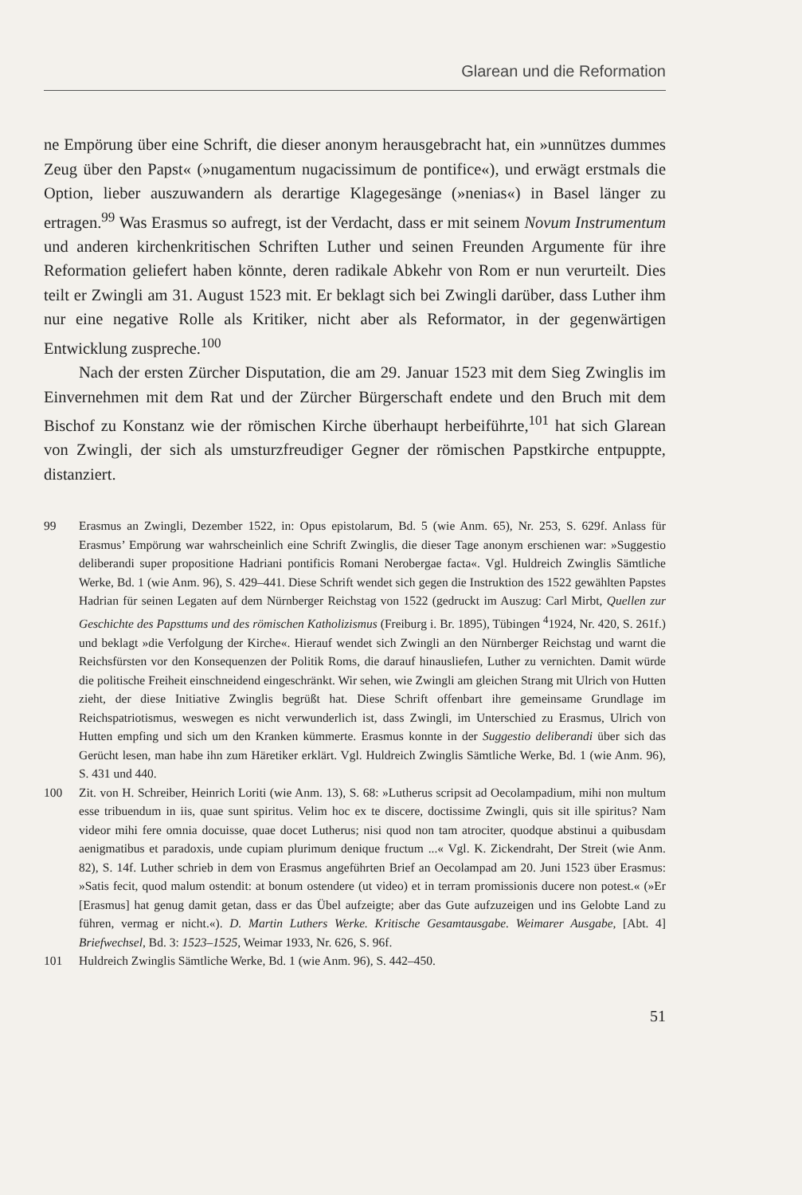Glarean und die Reformation
ne Empörung über eine Schrift, die dieser anonym herausgebracht hat, ein »unnützes dummes Zeug über den Papst« (»nugamentum nugacissimum de pontifice«), und erwägt erstmals die Option, lieber auszuwandern als derartige Klagegesänge (»nenias«) in Basel länger zu ertragen.<sup>99</sup> Was Erasmus so aufregt, ist der Verdacht, dass er mit seinem Novum Instrumentum und anderen kirchenkritischen Schriften Luther und seinen Freunden Argumente für ihre Reformation geliefert haben könnte, deren radikale Abkehr von Rom er nun verurteilt. Dies teilt er Zwingli am 31. August 1523 mit. Er beklagt sich bei Zwingli darüber, dass Luther ihm nur eine negative Rolle als Kritiker, nicht aber als Reformator, in der gegenwärtigen Entwicklung zuspreche.<sup>100</sup>
Nach der ersten Zürcher Disputation, die am 29. Januar 1523 mit dem Sieg Zwinglis im Einvernehmen mit dem Rat und der Zürcher Bürgerschaft endete und den Bruch mit dem Bischof zu Konstanz wie der römischen Kirche überhaupt herbeiführte,<sup>101</sup> hat sich Glarean von Zwingli, der sich als umsturzfreudiger Gegner der römischen Papstkirche entpuppte, distanziert.
99 Erasmus an Zwingli, Dezember 1522, in: Opus epistolarum, Bd. 5 (wie Anm. 65), Nr. 253, S. 629f. Anlass für Erasmus’ Empörung war wahrscheinlich eine Schrift Zwinglis, die dieser Tage anonym erschienen war: »Suggestio deliberandi super propositione Hadriani pontificis Romani Nerobergae facta«. Vgl. Huldreich Zwinglis Sämtliche Werke, Bd. 1 (wie Anm. 96), S. 429–441. Diese Schrift wendet sich gegen die Instruktion des 1522 gewählten Papstes Hadrian für seinen Legaten auf dem Nürnberger Reichstag von 1522 (gedruckt im Auszug: Carl Mirbt, Quellen zur Geschichte des Papsttums und des römischen Katholizismus (Freiburg i. Br. 1895), Tübingen <sup>4</sup>1924, Nr. 420, S. 261f.) und beklagt »die Verfolgung der Kirche«. Hierauf wendet sich Zwingli an den Nürnberger Reichstag und warnt die Reichsfürsten vor den Konsequenzen der Politik Roms, die darauf hinausliefen, Luther zu vernichten. Damit würde die politische Freiheit einschneidend eingeschränkt. Wir sehen, wie Zwingli am gleichen Strang mit Ulrich von Hutten zieht, der diese Initiative Zwinglis begrüßt hat. Diese Schrift offenbart ihre gemeinsame Grundlage im Reichspatriotismus, weswegen es nicht verwunderlich ist, dass Zwingli, im Unterschied zu Erasmus, Ulrich von Hutten empfing und sich um den Kranken kümmerte. Erasmus konnte in der Suggestio deliberandi über sich das Gerücht lesen, man habe ihn zum Häretiker erklärt. Vgl. Huldreich Zwinglis Sämtliche Werke, Bd. 1 (wie Anm. 96), S. 431 und 440.
100 Zit. von H. Schreiber, Heinrich Loriti (wie Anm. 13), S. 68: »Lutherus scripsit ad Oecolampadium, mihi non multum esse tribuendum in iis, quae sunt spiritus. Velim hoc ex te discere, doctissime Zwingli, quis sit ille spiritus? Nam videor mihi fere omnia docuisse, quae docet Lutherus; nisi quod non tam atrociter, quodque abstinui a quibusdam aenigmatibus et paradoxis, unde cupiam plurimum denique fructum ...« Vgl. K. Zickendraht, Der Streit (wie Anm. 82), S. 14f. Luther schrieb in dem von Erasmus angeführten Brief an Oecolampad am 20. Juni 1523 über Erasmus: »Satis fecit, quod malum ostendit: at bonum ostendere (ut video) et in terram promissionis ducere non potest.« (»Er [Erasmus] hat genug damit getan, dass er das Übel aufzeigte; aber das Gute aufzuzeigen und ins Gelobte Land zu führen, vermag er nicht.«). D. Martin Luthers Werke. Kritische Gesamtausgabe. Weimarer Ausgabe, [Abt. 4] Briefwechsel, Bd. 3: 1523–1525, Weimar 1933, Nr. 626, S. 96f.
101 Huldreich Zwinglis Sämtliche Werke, Bd. 1 (wie Anm. 96), S. 442–450.
51